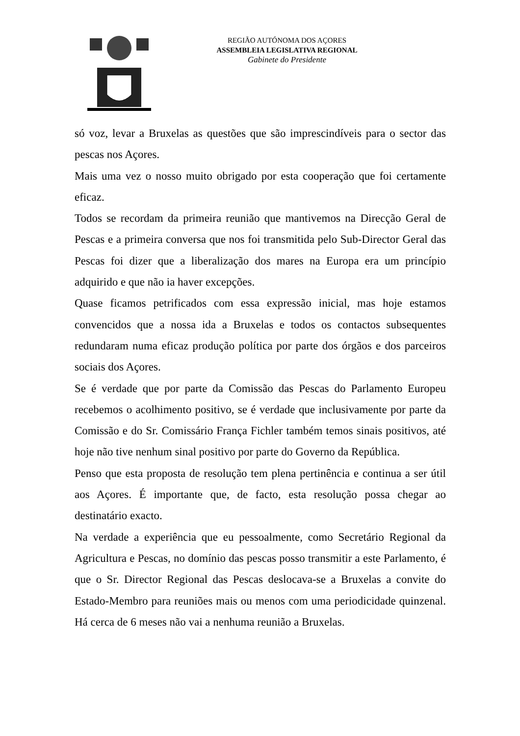REGIÃO AUTÓNOMA DOS AÇORES
ASSEMBLEIA LEGISLATIVA REGIONAL
Gabinete do Presidente
só voz, levar a Bruxelas as questões que são imprescindíveis para o sector das pescas nos Açores.
Mais uma vez o nosso muito obrigado por esta cooperação que foi certamente eficaz.
Todos se recordam da primeira reunião que mantivemos na Direcção Geral de Pescas e a primeira conversa que nos foi transmitida pelo Sub-Director Geral das Pescas foi dizer que a liberalização dos mares na Europa era um princípio adquirido e que não ia haver excepções.
Quase ficamos petrificados com essa expressão inicial, mas hoje estamos convencidos que a nossa ida a Bruxelas e todos os contactos subsequentes redundaram numa eficaz produção política por parte dos órgãos e dos parceiros sociais dos Açores.
Se é verdade que por parte da Comissão das Pescas do Parlamento Europeu recebemos o acolhimento positivo, se é verdade que inclusivamente por parte da Comissão e do Sr. Comissário França Fichler também temos sinais positivos, até hoje não tive nenhum sinal positivo por parte do Governo da República.
Penso que esta proposta de resolução tem plena pertinência e continua a ser útil aos Açores. É importante que, de facto, esta resolução possa chegar ao destinatário exacto.
Na verdade a experiência que eu pessoalmente, como Secretário Regional da Agricultura e Pescas, no domínio das pescas posso transmitir a este Parlamento, é que o Sr. Director Regional das Pescas deslocava-se a Bruxelas a convite do Estado-Membro para reuniões mais ou menos com uma periodicidade quinzenal. Há cerca de 6 meses não vai a nenhuma reunião a Bruxelas.